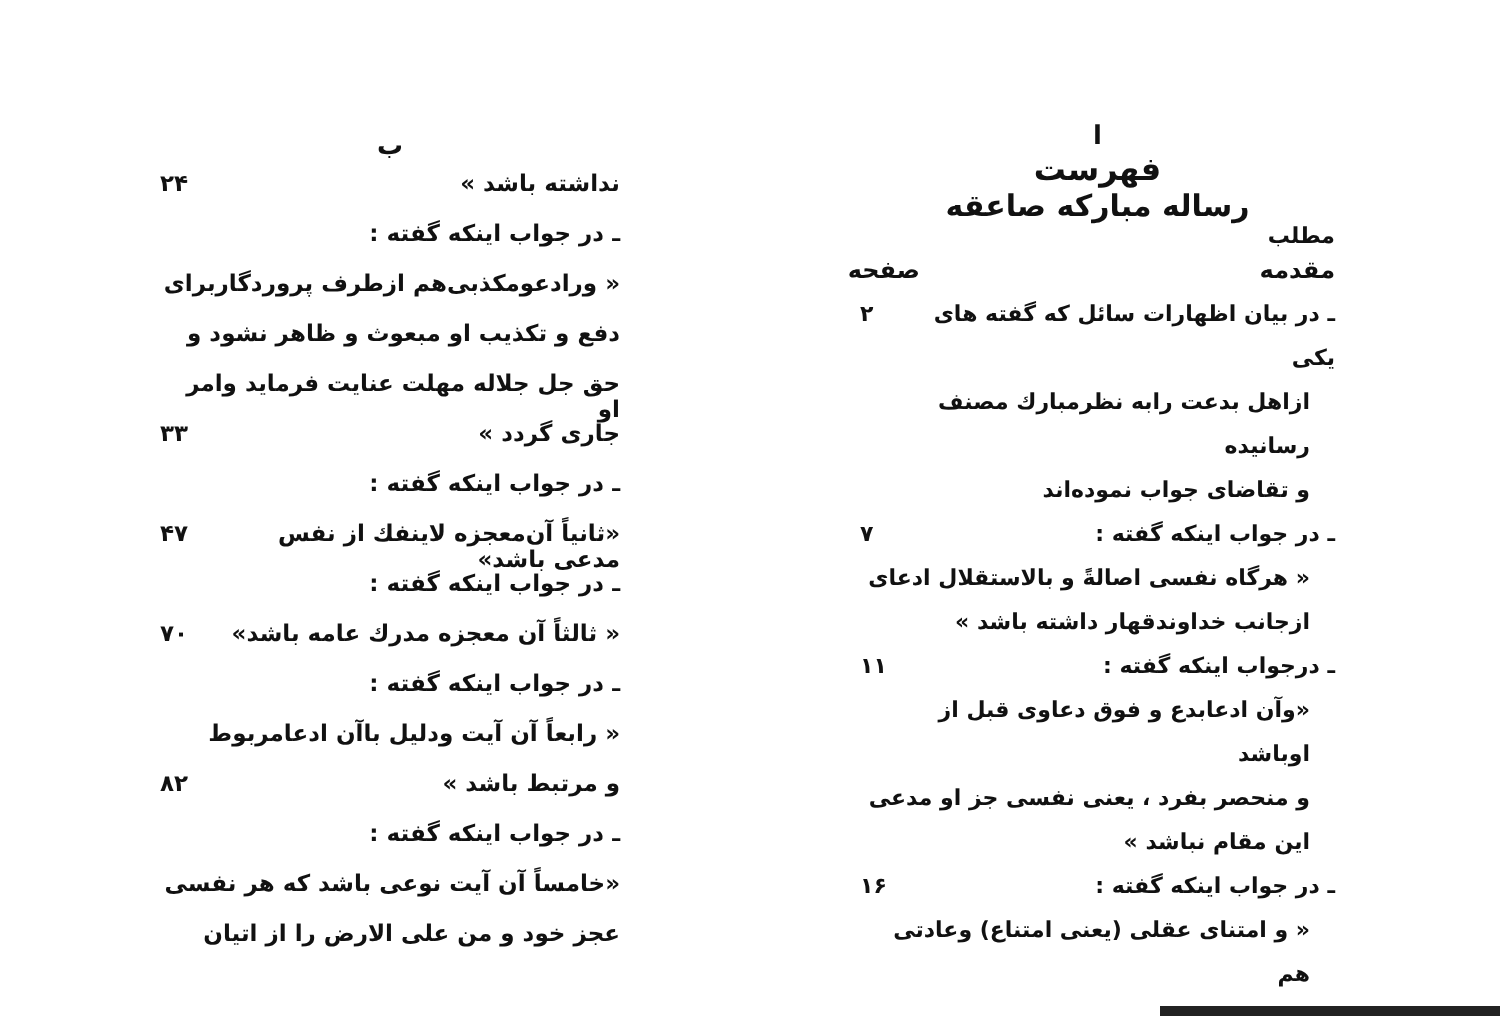ا
فهرست
رساله مبارکه صاعقه
مطلب
مقدمه صفحه
ـ در بیان اظهارات سائل که گفته های یکی ۲
ازاهل بدعت رابه نظرمبارك مصنف رسانیده
و تقاضای جواب نموده‌اند
ـ در جواب اینکه گفته : ۷
« هرگاه نفسی اصالةً و بالاستقلال ادعای
ازجانب خداوندقهار داشته باشد »
ـ درجواب اینکه گفته : ۱۱
«وآن ادعابدع و فوق دعاوی قبل از اوباشد
و منحصر بفرد ، یعنی نفسی جز او مدعی
این مقام نباشد »
ـ در جواب اینکه گفته : ۱۶
« و امتنای عقلی (یعنی امتناع) وعادتی هم
ب
نداشته باشد » ۲۴
ـ در جواب اینکه گفته :
« ورادعومکذبی‌هم ازطرف پروردگاربرای
دفع و تکذیب او مبعوث و ظاهر نشود و
حق جل جلاله مهلت عنایت فرماید وامر او
جاری گردد » ۳۳
ـ در جواب اینکه گفته :
«ثانیاً آن‌معجزه لاینفك از نفس مدعی باشد» ۴۷
ـ در جواب اینکه گفته :
« ثالثاً آن معجزه مدرك عامه باشد» ۷۰
ـ در جواب اینکه گفته :
« رابعاً آن آیت ودلیل باآن ادعامربوط
و مرتبط باشد » ۸۲
ـ در جواب اینکه گفته :
«خامساً آن آیت نوعی باشد که هر نفسی
عجز خود و من علی الارض را از اتیان